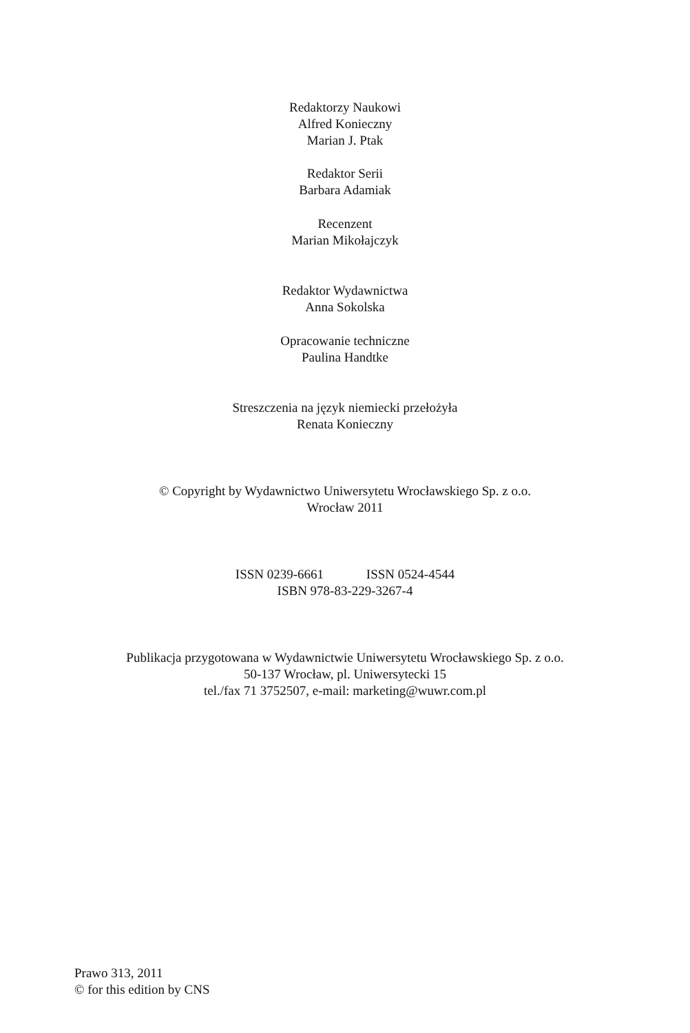Redaktorzy Naukowi
Alfred Konieczny
Marian J. Ptak
Redaktor Serii
Barbara Adamiak
Recenzent
Marian Mikołajczyk
Redaktor Wydawnictwa
Anna Sokolska
Opracowanie techniczne
Paulina Handtke
Streszczenia na język niemiecki przełożyła
Renata Konieczny
© Copyright by Wydawnictwo Uniwersytetu Wrocławskiego Sp. z o.o.
Wrocław 2011
ISSN 0239-6661 ISSN 0524-4544
ISBN 978-83-229-3267-4
Publikacja przygotowana w Wydawnictwie Uniwersytetu Wrocławskiego Sp. z o.o.
50-137 Wrocław, pl. Uniwersytecki 15
tel./fax 71 3752507, e-mail: marketing@wuwr.com.pl
Prawo 313, 2011
© for this edition by CNS